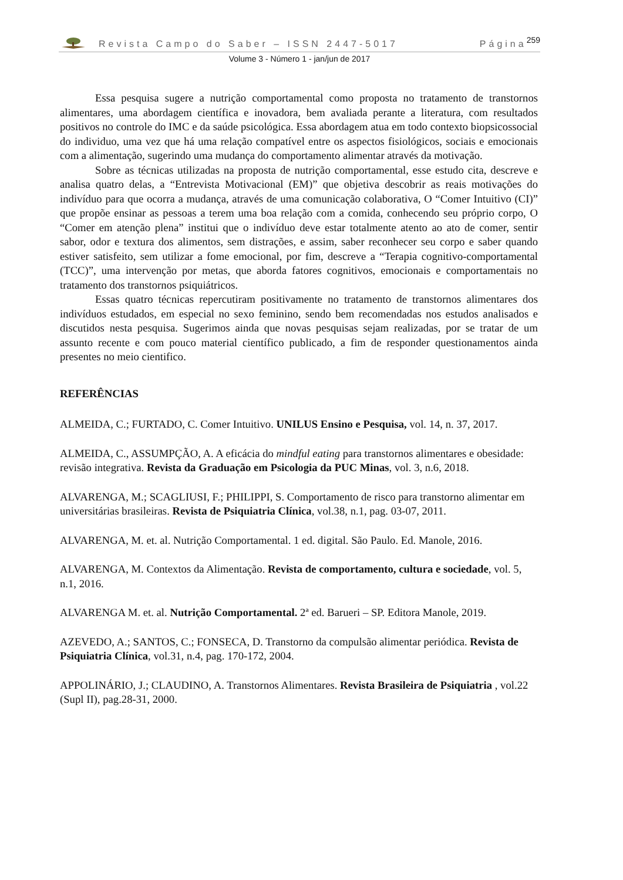Revista Campo do Saber – ISSN 2447-5017 Página 259
Volume 3 - Número 1 - jan/jun de 2017
Essa pesquisa sugere a nutrição comportamental como proposta no tratamento de transtornos alimentares, uma abordagem científica e inovadora, bem avaliada perante a literatura, com resultados positivos no controle do IMC e da saúde psicológica. Essa abordagem atua em todo contexto biopsicossocial do individuo, uma vez que há uma relação compatível entre os aspectos fisiológicos, sociais e emocionais com a alimentação, sugerindo uma mudança do comportamento alimentar através da motivação.
Sobre as técnicas utilizadas na proposta de nutrição comportamental, esse estudo cita, descreve e analisa quatro delas, a “Entrevista Motivacional (EM)” que objetiva descobrir as reais motivações do indivíduo para que ocorra a mudança, através de uma comunicação colaborativa, O “Comer Intuitivo (CI)” que propõe ensinar as pessoas a terem uma boa relação com a comida, conhecendo seu próprio corpo, O “Comer em atenção plena” institui que o indivíduo deve estar totalmente atento ao ato de comer, sentir sabor, odor e textura dos alimentos, sem distrações, e assim, saber reconhecer seu corpo e saber quando estiver satisfeito, sem utilizar a fome emocional, por fim, descreve a “Terapia cognitivo-comportamental (TCC)”, uma intervenção por metas, que aborda fatores cognitivos, emocionais e comportamentais no tratamento dos transtornos psiquiátricos.
Essas quatro técnicas repercutiram positivamente no tratamento de transtornos alimentares dos indivíduos estudados, em especial no sexo feminino, sendo bem recomendadas nos estudos analisados e discutidos nesta pesquisa. Sugerimos ainda que novas pesquisas sejam realizadas, por se tratar de um assunto recente e com pouco material científico publicado, a fim de responder questionamentos ainda presentes no meio cientifico.
REFERÊNCIAS
ALMEIDA, C.; FURTADO, C. Comer Intuitivo. UNILUS Ensino e Pesquisa, vol. 14, n. 37, 2017.
ALMEIDA, C., ASSUMPÇÃO, A. A eficácia do mindful eating para transtornos alimentares e obesidade: revisão integrativa. Revista da Graduação em Psicologia da PUC Minas, vol. 3, n.6, 2018.
ALVARENGA, M.; SCAGLIUSI, F.; PHILIPPI, S. Comportamento de risco para transtorno alimentar em universitárias brasileiras. Revista de Psiquiatria Clínica, vol.38, n.1, pag. 03-07, 2011.
ALVARENGA, M. et. al. Nutrição Comportamental. 1 ed. digital. São Paulo. Ed. Manole, 2016.
ALVARENGA, M. Contextos da Alimentação. Revista de comportamento, cultura e sociedade, vol. 5, n.1, 2016.
ALVARENGA M. et. al. Nutrição Comportamental. 2ª ed. Barueri – SP. Editora Manole, 2019.
AZEVEDO, A.; SANTOS, C.; FONSECA, D. Transtorno da compulsão alimentar periódica. Revista de Psiquiatria Clínica, vol.31, n.4, pag. 170-172, 2004.
APPOLINÁRIO, J.; CLAUDINO, A. Transtornos Alimentares. Revista Brasileira de Psiquiatria , vol.22 (Supl II), pag.28-31, 2000.